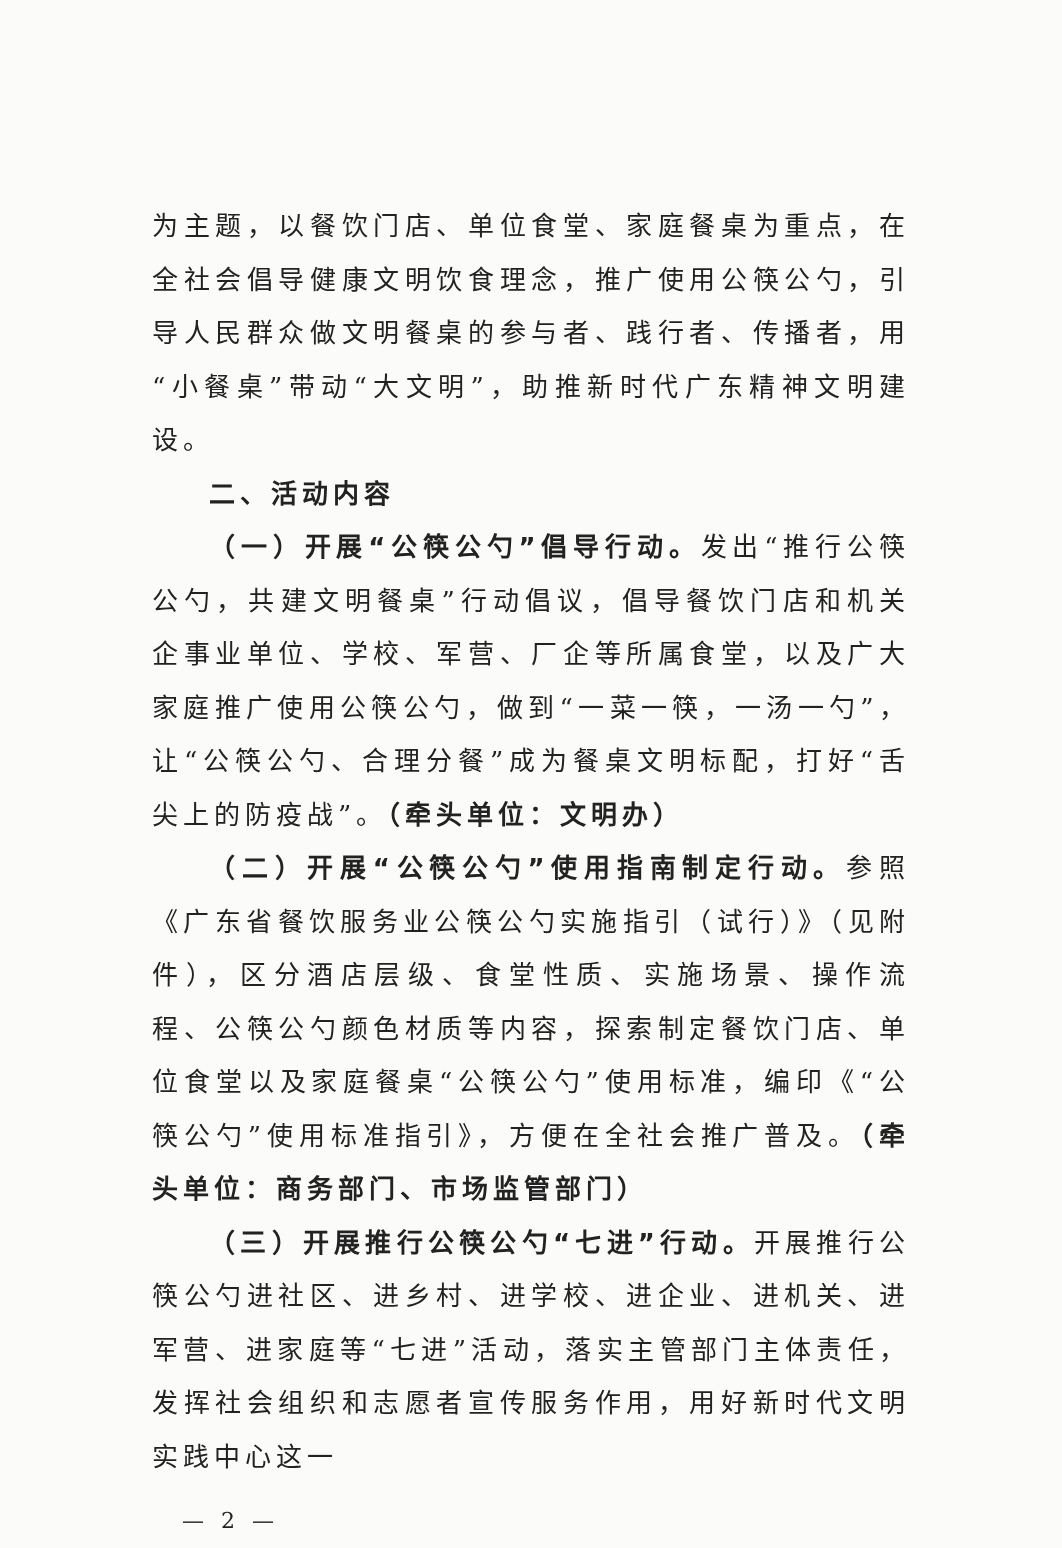为主题，以餐饮门店、单位食堂、家庭餐桌为重点，在全社会倡导健康文明饮食理念，推广使用公筷公勺，引导人民群众做文明餐桌的参与者、践行者、传播者，用“小餐桌”带动“大文明”，助推新时代广东精神文明建设。
二、活动内容
（一）开展“公筷公勺”倡导行动。发出“推行公筷公勺，共建文明餐桌”行动倡议，倡导餐饮门店和机关企事业单位、学校、军营、厂企等所属食堂，以及广大家庭推广使用公筷公勺，做到“一菜一筷，一汤一勺”，让“公筷公勺、合理分餐”成为餐桌文明标配，打好“舌尖上的防疫战”。（牵头单位：文明办）
（二）开展“公筷公勺”使用指南制定行动。参照《广东省餐饮服务业公筷公勺实施指引（试行）》（见附件），区分酒店层级、食堂性质、实施场景、操作流程、公筷公勺颜色材质等内容，探索制定餐饮门店、单位食堂以及家庭餐桌“公筷公勺”使用标准，编印《“公筷公勺”使用标准指引》，方便在全社会推广普及。（牵头单位：商务部门、市场监管部门）
（三）开展推行公筷公勺“七进”行动。开展推行公筷公勺进社区、进乡村、进学校、进企业、进机关、进军营、进家庭等“七进”活动，落实主管部门主体责任，发挥社会组织和志愿者宣传服务作用，用好新时代文明实践中心这一
— 2 —